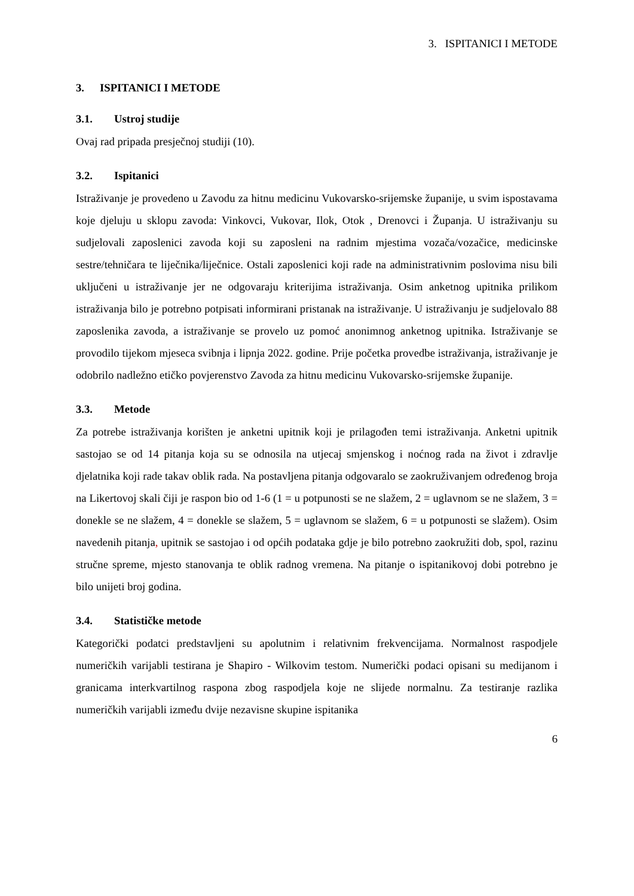3. ISPITANICI I METODE
3. ISPITANICI I METODE
3.1. Ustroj studije
Ovaj rad pripada presječnoj studiji (10).
3.2. Ispitanici
Istraživanje je provedeno u Zavodu za hitnu medicinu Vukovarsko-srijemske županije, u svim ispostavama koje djeluju u sklopu zavoda: Vinkovci, Vukovar, Ilok, Otok , Drenovci i Županja. U istraživanju su sudjelovali zaposlenici zavoda koji su zaposleni na radnim mjestima vozača/vozačice, medicinske sestre/tehničara te liječnika/liječnice. Ostali zaposlenici koji rade na administrativnim poslovima nisu bili uključeni u istraživanje jer ne odgovaraju kriterijima istraživanja. Osim anketnog upitnika prilikom istraživanja bilo je potrebno potpisati informirani pristanak na istraživanje. U istraživanju je sudjelovalo 88 zaposlenika zavoda, a istraživanje se provelo uz pomoć anonimnog anketnog upitnika. Istraživanje se provodilo tijekom mjeseca svibnja i lipnja 2022. godine. Prije početka provedbe istraživanja, istraživanje je odobrilo nadležno etičko povjerenstvo Zavoda za hitnu medicinu Vukovarsko-srijemske županije.
3.3. Metode
Za potrebe istraživanja korišten je anketni upitnik koji je prilagođen temi istraživanja. Anketni upitnik sastojao se od 14 pitanja koja su se odnosila na utjecaj smjenskog i noćnog rada na život i zdravlje djelatnika koji rade takav oblik rada. Na postavljena pitanja odgovaralo se zaokruživanjem određenog broja na Likertovoj skali čiji je raspon bio od 1-6 (1 = u potpunosti se ne slažem, 2 = uglavnom se ne slažem, 3 = donekle se ne slažem, 4 = donekle se slažem, 5 = uglavnom se slažem, 6 = u potpunosti se slažem). Osim navedenih pitanja, upitnik se sastojao i od općih podataka gdje je bilo potrebno zaokružiti dob, spol, razinu stručne spreme, mjesto stanovanja te oblik radnog vremena. Na pitanje o ispitanikovoj dobi potrebno je bilo unijeti broj godina.
3.4. Statističke metode
Kategorički podatci predstavljeni su apolutnim i relativnim frekvencijama. Normalnost raspodjele numeričkih varijabli testirana je Shapiro - Wilkovim testom. Numerički podaci opisani su medijanom i granicama interkvartilnog raspona zbog raspodjela koje ne slijede normalnu. Za testiranje razlika numeričkih varijabli između dvije nezavisne skupine ispitanika
6